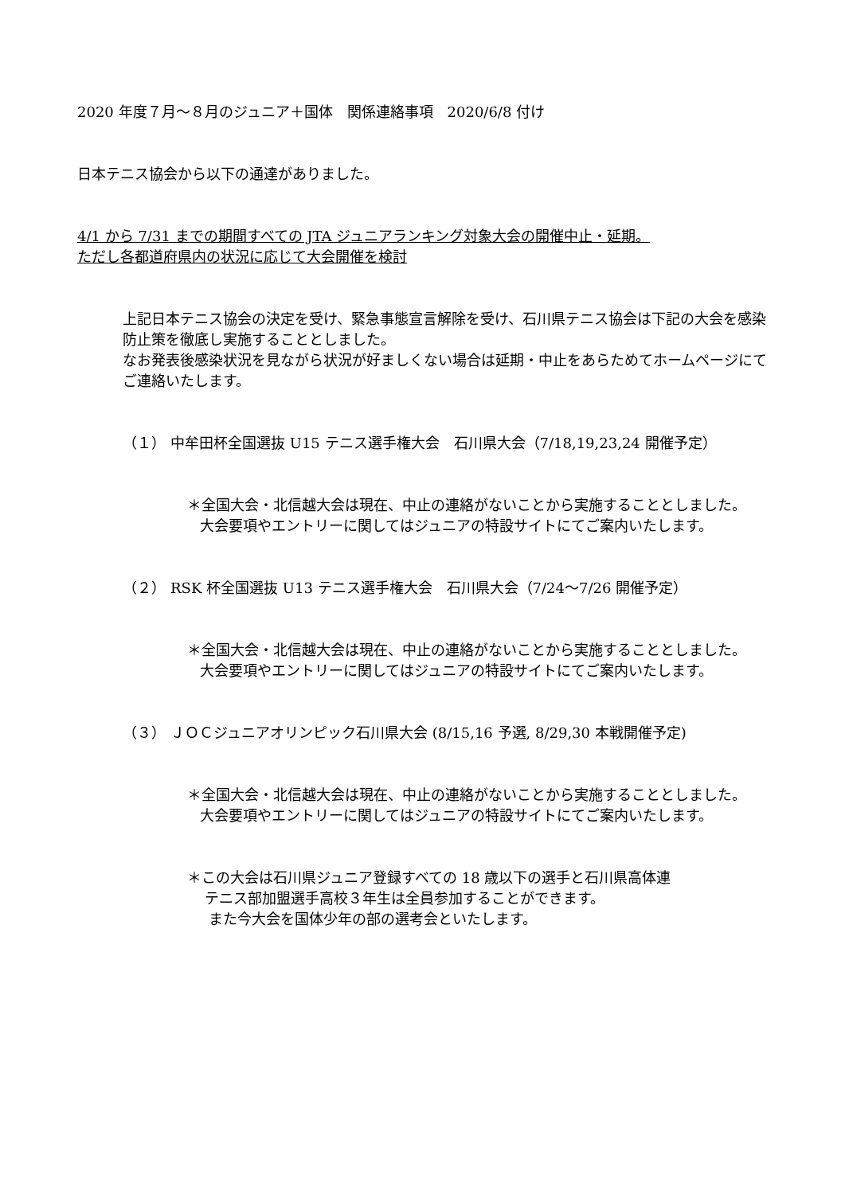2020 年度７月～８月のジュニア＋国体　関係連絡事項　2020/6/8 付け
日本テニス協会から以下の通達がありました。
4/1 から 7/31 までの期間すべての JTA ジュニアランキング対象大会の開催中止・延期。
ただし各都道府県内の状況に応じて大会開催を検討
上記日本テニス協会の決定を受け、緊急事態宣言解除を受け、石川県テニス協会は下記の大会を感染防止策を徹底し実施することとしました。
なお発表後感染状況を見ながら状況が好ましくない場合は延期・中止をあらためてホームページにてご連絡いたします。
（１） 中牟田杯全国選抜 U15 テニス選手権大会　石川県大会（7/18,19,23,24 開催予定）
＊全国大会・北信越大会は現在、中止の連絡がないことから実施することとしました。大会要項やエントリーに関してはジュニアの特設サイトにてご案内いたします。
（２） RSK 杯全国選抜 U13 テニス選手権大会　石川県大会（7/24～7/26 開催予定）
＊全国大会・北信越大会は現在、中止の連絡がないことから実施することとしました。大会要項やエントリーに関してはジュニアの特設サイトにてご案内いたします。
（３） ＪＯＣジュニアオリンピック石川県大会 (8/15,16 予選, 8/29,30 本戦開催予定)
＊全国大会・北信越大会は現在、中止の連絡がないことから実施することとしました。大会要項やエントリーに関してはジュニアの特設サイトにてご案内いたします。
＊この大会は石川県ジュニア登録すべての 18 歳以下の選手と石川県高体連
テニス部加盟選手高校３年生は全員参加することができます。
また今大会を国体少年の部の選考会といたします。